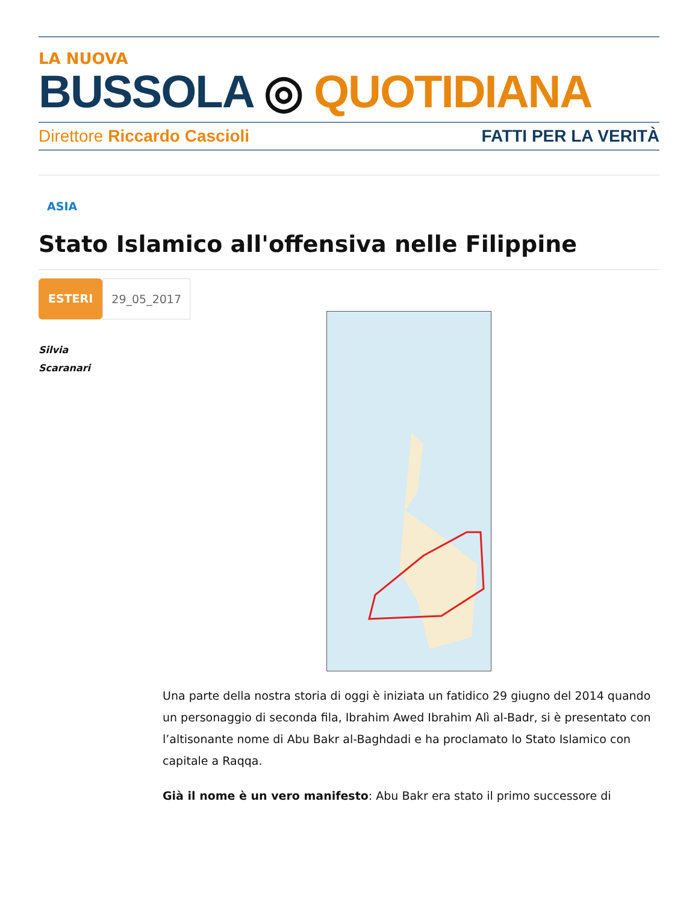LA NUOVA
BUSSOLA ◎ QUOTIDIANA
Direttore Riccardo Cascioli FATTI PER LA VERITÀ
ASIA
Stato Islamico all'offensiva nelle Filippine
ESTERI 29_05_2017
Silvia
Scaranari
Una parte della nostra storia di oggi è iniziata un fatidico 29 giugno del 2014 quando un personaggio di seconda fila, Ibrahim Awed Ibrahim Alì al-Badr, si è presentato con l’altisonante nome di Abu Bakr al-Baghdadi e ha proclamato lo Stato Islamico con capitale a Raqqa.
Già il nome è un vero manifesto: Abu Bakr era stato il primo successore di